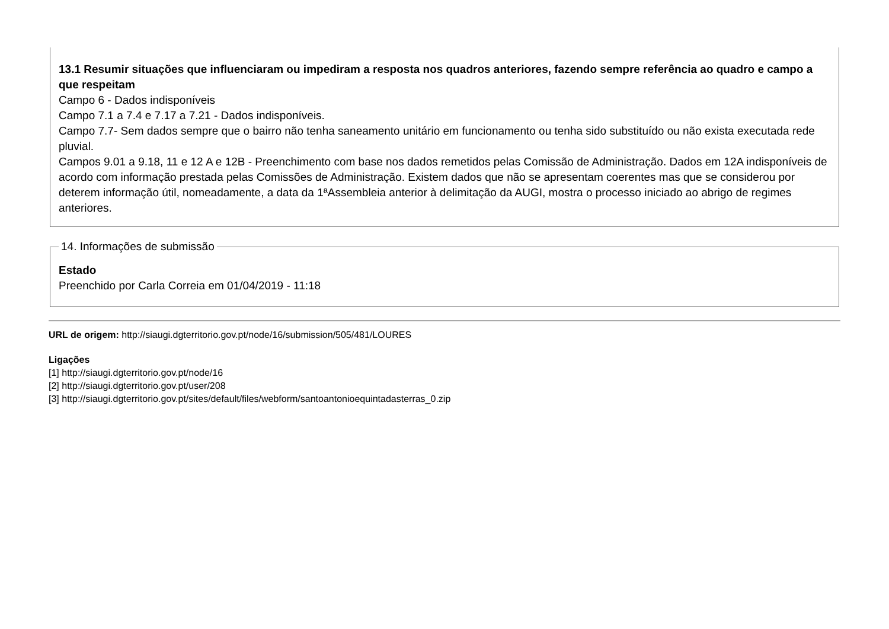13.1 Resumir situações que influenciaram ou impediram a resposta nos quadros anteriores, fazendo sempre referência ao quadro e campo a que respeitam
Campo 6 - Dados indisponíveis
Campo 7.1 a 7.4 e 7.17 a 7.21 - Dados indisponíveis.
Campo 7.7- Sem dados sempre que o bairro não tenha saneamento unitário em funcionamento ou tenha sido substituído ou não exista executada rede pluvial.
Campos 9.01 a 9.18, 11 e 12 A e 12B - Preenchimento com base nos dados remetidos pelas Comissão de Administração. Dados em 12A indisponíveis de acordo com informação prestada pelas Comissões de Administração. Existem dados que não se apresentam coerentes mas que se considerou por deterem informação útil, nomeadamente, a data da 1ªAssembleia anterior à delimitação da AUGI, mostra o processo iniciado ao abrigo de regimes anteriores.
14. Informações de submissão
Estado
Preenchido por Carla Correia em 01/04/2019 - 11:18
URL de origem: http://siaugi.dgterritorio.gov.pt/node/16/submission/505/481/LOURES
Ligações
[1] http://siaugi.dgterritorio.gov.pt/node/16
[2] http://siaugi.dgterritorio.gov.pt/user/208
[3] http://siaugi.dgterritorio.gov.pt/sites/default/files/webform/santoantonioequintadasterras_0.zip